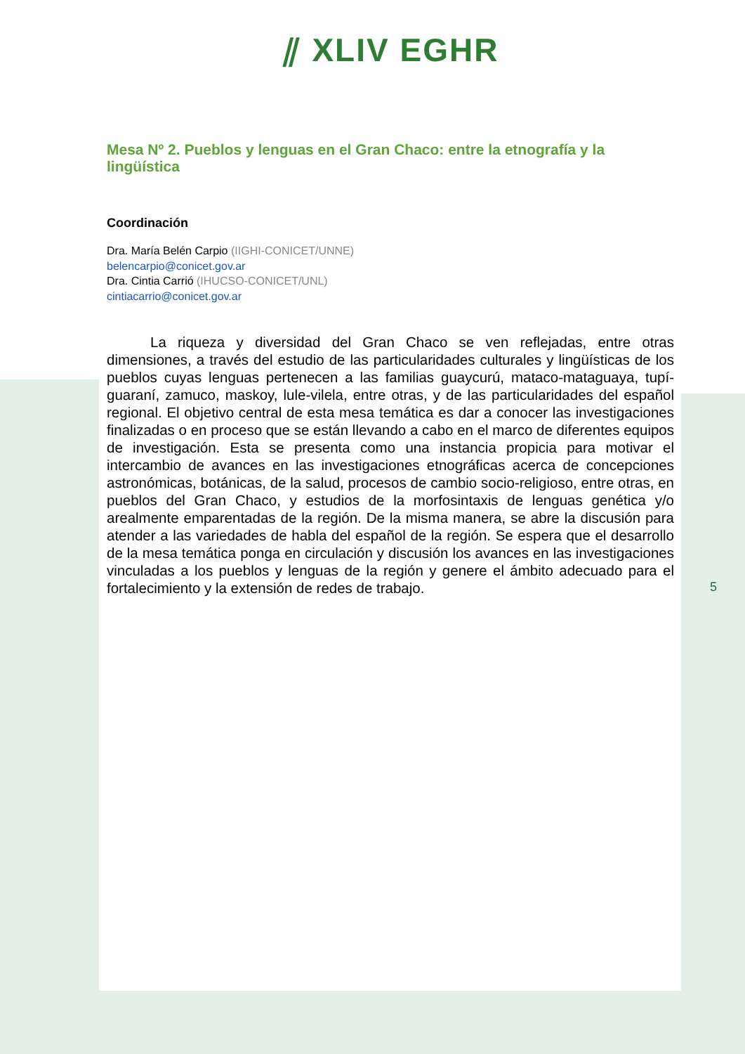⫽ XLIV EGHR
Mesa Nº 2. Pueblos y lenguas en el Gran Chaco: entre la etnografía y la lingüística
Coordinación
Dra. María Belén Carpio (IIGHI-CONICET/UNNE)
belencarpio@conicet.gov.ar
Dra. Cintia Carrió (IHUCSO-CONICET/UNL)
cintiacarrio@conicet.gov.ar
La riqueza y diversidad del Gran Chaco se ven reflejadas, entre otras dimensiones, a través del estudio de las particularidades culturales y lingüísticas de los pueblos cuyas lenguas pertenecen a las familias guaycurú, mataco-mataguaya, tupí-guaraní, zamuco, maskoy, lule-vilela, entre otras, y de las particularidades del español regional. El objetivo central de esta mesa temática es dar a conocer las investigaciones finalizadas o en proceso que se están llevando a cabo en el marco de diferentes equipos de investigación. Esta se presenta como una instancia propicia para motivar el intercambio de avances en las investigaciones etnográficas acerca de concepciones astronómicas, botánicas, de la salud, procesos de cambio socio-religioso, entre otras, en pueblos del Gran Chaco, y estudios de la morfosintaxis de lenguas genética y/o arealmente emparentadas de la región. De la misma manera, se abre la discusión para atender a las variedades de habla del español de la región. Se espera que el desarrollo de la mesa temática ponga en circulación y discusión los avances en las investigaciones vinculadas a los pueblos y lenguas de la región y genere el ámbito adecuado para el fortalecimiento y la extensión de redes de trabajo.
5